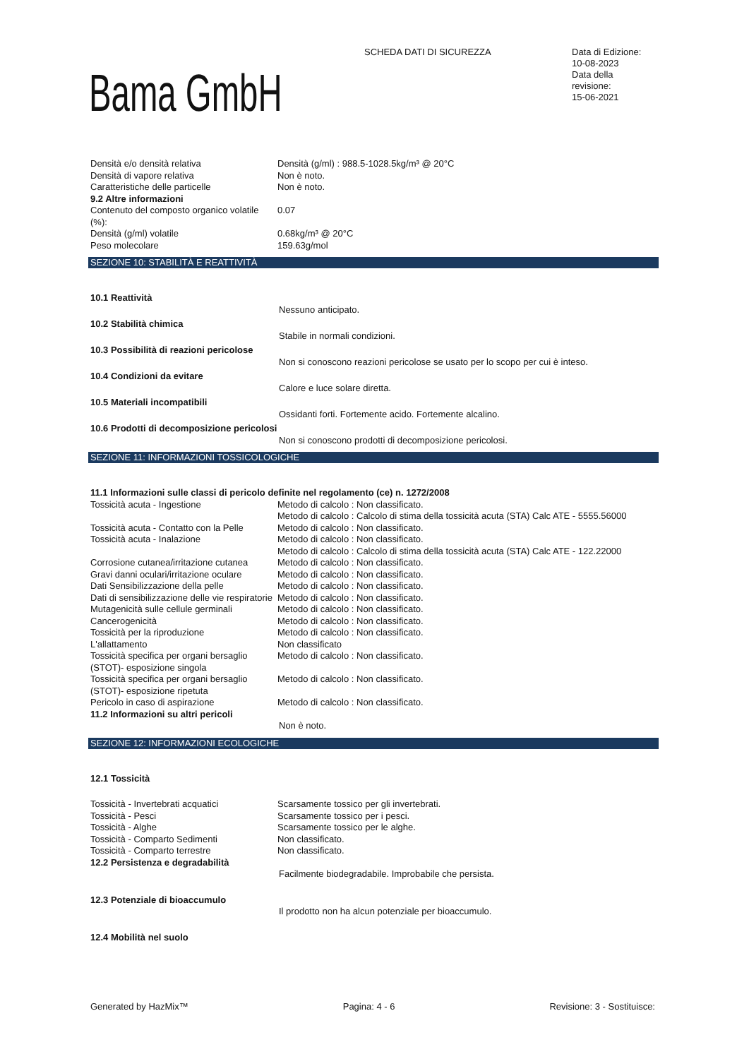SCHEDA DATI DI SICUREZZA
Data di Edizione:
10-08-2023
Data della
revisione:
15-06-2021
Bama GmbH
| Densità e/o densità relativa | Densità (g/ml) : 988.5-1028.5kg/m³ @ 20°C |
| Densità di vapore relativa | Non è noto. |
| Caratteristiche delle particelle | Non è noto. |
| 9.2 Altre informazioni | |
| Contenuto del composto organico volatile (%): | 0.07 |
| Densità (g/ml) volatile | 0.68kg/m³ @ 20°C |
| Peso molecolare | 159.63g/mol |
SEZIONE 10: STABILITÀ E REATTIVITÀ
10.1 Reattività
Nessuno anticipato.
10.2 Stabilità chimica
Stabile in normali condizioni.
10.3 Possibilità di reazioni pericolose
Non si conoscono reazioni pericolose se usato per lo scopo per cui è inteso.
10.4 Condizioni da evitare
Calore e luce solare diretta.
10.5 Materiali incompatibili
Ossidanti forti. Fortemente acido. Fortemente alcalino.
10.6 Prodotti di decomposizione pericolosi
Non si conoscono prodotti di decomposizione pericolosi.
SEZIONE 11: INFORMAZIONI TOSSICOLOGICHE
11.1 Informazioni sulle classi di pericolo definite nel regolamento (ce) n. 1272/2008
| Tossicità acuta - Ingestione | Metodo di calcolo : Non classificato. Metodo di calcolo : Calcolo di stima della tossicità acuta (STA) Calc ATE - 5555.56000 |
| Tossicità acuta - Contatto con la Pelle | Metodo di calcolo : Non classificato. |
| Tossicità acuta - Inalazione | Metodo di calcolo : Non classificato. Metodo di calcolo : Calcolo di stima della tossicità acuta (STA) Calc ATE - 122.22000 |
| Corrosione cutanea/irritazione cutanea | Metodo di calcolo : Non classificato. |
| Gravi danni oculari/irritazione oculare | Metodo di calcolo : Non classificato. |
| Dati Sensibilizzazione della pelle | Metodo di calcolo : Non classificato. |
| Dati di sensibilizzazione delle vie respiratorie | Metodo di calcolo : Non classificato. |
| Mutagenicità sulle cellule germinali | Metodo di calcolo : Non classificato. |
| Cancerogenicità | Metodo di calcolo : Non classificato. |
| Tossicità per la riproduzione | Metodo di calcolo : Non classificato. |
| L'allattamento | Non classificato |
| Tossicità specifica per organi bersaglio (STOT)- esposizione singola | Metodo di calcolo : Non classificato. |
| Tossicità specifica per organi bersaglio (STOT)- esposizione ripetuta | Metodo di calcolo : Non classificato. |
| Pericolo in caso di aspirazione | Metodo di calcolo : Non classificato. |
11.2 Informazioni su altri pericoli
Non è noto.
SEZIONE 12: INFORMAZIONI ECOLOGICHE
12.1 Tossicità
| Tossicità - Invertebrati acquatici | Scarsamente tossico per gli invertebrati. |
| Tossicità - Pesci | Scarsamente tossico per i pesci. |
| Tossicità - Alghe | Scarsamente tossico per le alghe. |
| Tossicità - Comparto Sedimenti | Non classificato. |
| Tossicità - Comparto terrestre | Non classificato. |
12.2 Persistenza e degradabilità
Facilmente biodegradabile. Improbabile che persista.
12.3 Potenziale di bioaccumulo
Il prodotto non ha alcun potenziale per bioaccumulo.
12.4 Mobilità nel suolo
Generated by HazMix™ Pagina: 4 - 6 Revisione: 3 - Sostituisce: